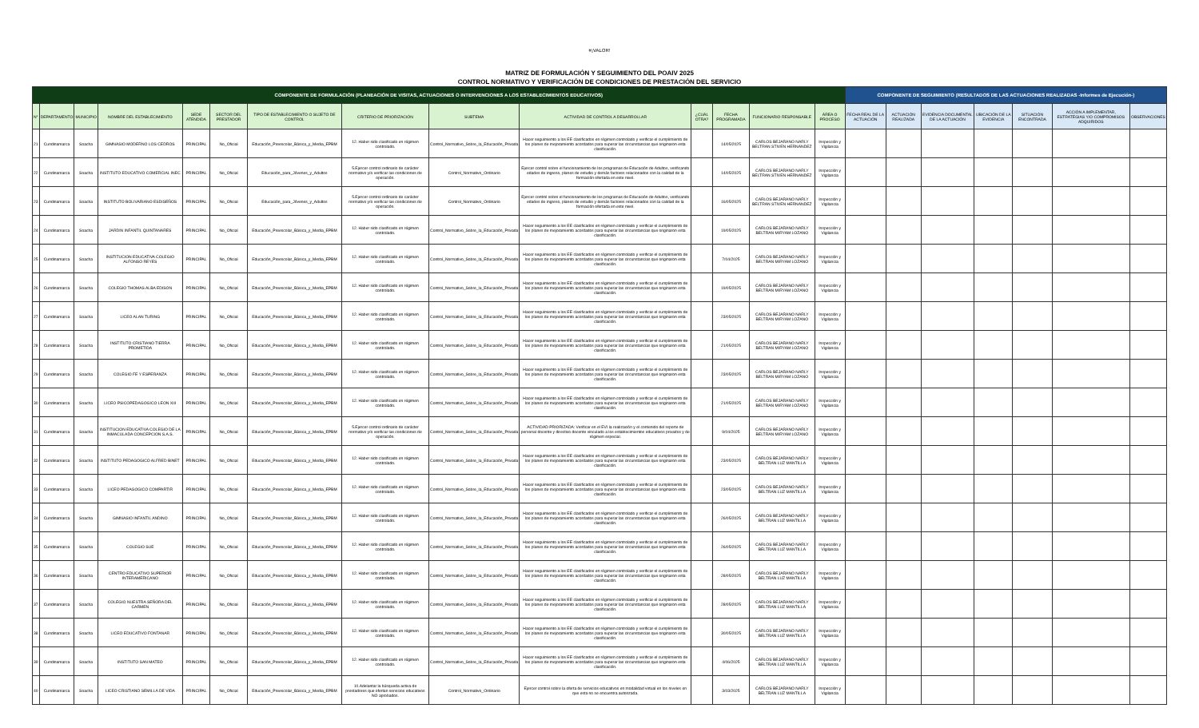#¡VALOR!
MATRIZ DE FORMULACIÓN Y SEGUIMIENTO DEL POAIV 2025
CONTROL NORMATIVO Y VERIFICACIÓN DE CONDICIONES DE PRESTACIÓN DEL SERVICIO
| COMPONENTE DE FORMULACIÓN (PLANEACIÓN DE VISITAS, ACTUACIONES O INTERVENCIONES A LOS ESTABLECIMIENTOS EDUCATIVOS) | | | | | | | | | | | | | | COMPONENTE DE SEGUIMIENTO (RESULTADOS DE LAS ACTUACIONES REALIZADAS -Informes de Ejecución-) | | | | | | |
| --- | --- | --- | --- | --- | --- | --- | --- | --- | --- | --- | --- | --- | --- | --- | --- | --- | --- | --- | --- | --- |
| N° | DEPARTAMENTO | MUNICIPIO | NOMBRE DEL ESTABLECIMIENTO | SEDE ATENDIDA | SECTOR DEL PRESTADOR | TIPO DE ESTABLECIMIENTO O SUJETO DE CONTROL | CRITERIO DE PRIORIZACIÓN | SUBTEMA | ACTIVIDAD DE CONTROL A DESARROLLAR | ¿CUÁL OTRA? | FECHA PROGRAMADA | FUNCIONARIO RESPONSABLE | ÁREA O PROCESO | FECHA REAL DE LA ACTUACIÓN | ACTUACIÓN REALIZADA | EVIDENCIA DOCUMENTAL DE LA ACTUACIÓN | UBICACIÓN DE LA EVIDENCIA | SITUACIÓN ENCONTRADA | ACCIÓN A IMPLEMENTAR, ESTRATÉGIAS Y/O COMPROMISOS ADQUIRIDOS | OBSERVACIONES |
| 21 | Cundinamarca | Soacha | GIMNASIO MODERNO LOS CEDROS | PRINCIPAL | No_Oficial | Educación_Preescolar_Básica_y_Media_EPBM | 12. Haber sido clasificado en régimen controlado. | Control_Normativo_Sobre_la_Educación_Privada | Hacer seguimiento a los EE clasificados en régimen controlado y verificar el cumplimiento de los planes de mejoramiento acordados para superar las circunstancias que originaron esta clasificación. | | 14/05/2025 | CARLOS BEJARANO NARLY BELTRAN STIVEN HERNANDEZ | Inspección y Vigilancia | | | | | | | |
| 22 | Cundinamarca | Soacha | INSTITUTO EDUCATIVO COMERCIAL INEC | PRINCIPAL | No_Oficial | Educación_para_Jóvenes_y_Adultos | 5.Ejercer control ordinario de carácter normativo y/o verificar las condiciones de operación. | Control_Normativo_Ordinario | Ejercer control sobre el funcionamiento de los programas de Educación de Adultos, verificando edades de ingreso, planes de estudio y demás factores relacionados con la calidad de la formación ofertada en este nivel. | | 14/05/2025 | CARLOS BEJARANO NARLY BELTRAN STIVEN HERNANDEZ | Inspección y Vigilancia | | | | | | | |
| 23 | Cundinamarca | Soacha | INSTITUTO BOLIVARIANO ESDISEÑOS | PRINCIPAL | No_Oficial | Educación_para_Jóvenes_y_Adultos | 5.Ejercer control ordinario de carácter normativo y/o verificar las condiciones de operación. | Control_Normativo_Ordinario | Ejercer control sobre el funcionamiento de los programas de Educación de Adultos, verificando edades de ingreso, planes de estudio y demás factores relacionados con la calidad de la formación ofertada en este nivel. | | 16/05/2025 | CARLOS BEJARANO NARLY BELTRAN STIVEN HERNANDEZ | Inspección y Vigilancia | | | | | | | |
| 24 | Cundinamarca | Soacha | JARDIN INFANTIL QUINTANARES | PRINCIPAL | No_Oficial | Educación_Preescolar_Básica_y_Media_EPBM | 12. Haber sido clasificado en régimen controlado. | Control_Normativo_Sobre_la_Educación_Privada | Hacer seguimiento a los EE clasificados en régimen controlado y verificar el cumplimiento de los planes de mejoramiento acordados para superar las circunstancias que originaron esta clasificación. | | 19/05/2025 | CARLOS BEJARANO NARLY BELTRAN MIRYAM LOZANO | Inspección y Vigilancia | | | | | | | |
| 25 | Cundinamarca | Soacha | INSTITUCION EDUCATIVA COLEGIO ALFONSO REYES | PRINCIPAL | No_Oficial | Educación_Preescolar_Básica_y_Media_EPBM | 12. Haber sido clasificado en régimen controlado. | Control_Normativo_Sobre_la_Educación_Privada | Hacer seguimiento a los EE clasificados en régimen controlado y verificar el cumplimiento de los planes de mejoramiento acordados para superar las circunstancias que originaron esta clasificación. | | 7/04/2025 | CARLOS BEJARANO NARLY BELTRAN MIRYAM LOZANO | Inspección y Vigilancia | | | | | | | |
| 26 | Cundinamarca | Soacha | COLEGIO THOMAS ALBA EDISON | PRINCIPAL | No_Oficial | Educación_Preescolar_Básica_y_Media_EPBM | 12. Haber sido clasificado en régimen controlado. | Control_Normativo_Sobre_la_Educación_Privada | Hacer seguimiento a los EE clasificados en régimen controlado y verificar el cumplimiento de los planes de mejoramiento acordados para superar las circunstancias que originaron esta clasificación. | | 19/05/2025 | CARLOS BEJARANO NARLY BELTRAN MIRYAM LOZANO | Inspección y Vigilancia | | | | | | | |
| 27 | Cundinamarca | Soacha | LICEO ALAN TURING | PRINCIPAL | No_Oficial | Educación_Preescolar_Básica_y_Media_EPBM | 12. Haber sido clasificado en régimen controlado. | Control_Normativo_Sobre_la_Educación_Privada | Hacer seguimiento a los EE clasificados en régimen controlado y verificar el cumplimiento de los planes de mejoramiento acordados para superar las circunstancias que originaron esta clasificación. | | 23/05/2025 | CARLOS BEJARANO NARLY BELTRAN MIRYAM LOZANO | Inspección y Vigilancia | | | | | | | |
| 28 | Cundinamarca | Soacha | INSTITUTO CRISTIANO TIERRA PROMETIDA | PRINCIPAL | No_Oficial | Educación_Preescolar_Básica_y_Media_EPBM | 12. Haber sido clasificado en régimen controlado. | Control_Normativo_Sobre_la_Educación_Privada | Hacer seguimiento a los EE clasificados en régimen controlado y verificar el cumplimiento de los planes de mejoramiento acordados para superar las circunstancias que originaron esta clasificación. | | 21/05/2025 | CARLOS BEJARANO NARLY BELTRAN MIRYAM LOZANO | Inspección y Vigilancia | | | | | | | |
| 29 | Cundinamarca | Soacha | COLEGIO FE Y ESPERANZA | PRINCIPAL | No_Oficial | Educación_Preescolar_Básica_y_Media_EPBM | 12. Haber sido clasificado en régimen controlado. | Control_Normativo_Sobre_la_Educación_Privada | Hacer seguimiento a los EE clasificados en régimen controlado y verificar el cumplimiento de los planes de mejoramiento acordados para superar las circunstancias que originaron esta clasificación. | | 23/05/2025 | CARLOS BEJARANO NARLY BELTRAN MIRYAM LOZANO | Inspección y Vigilancia | | | | | | | |
| 30 | Cundinamarca | Soacha | LICEO PSICOPEDAGOGICO LEON XIII | PRINCIPAL | No_Oficial | Educación_Preescolar_Básica_y_Media_EPBM | 12. Haber sido clasificado en régimen controlado. | Control_Normativo_Sobre_la_Educación_Privada | Hacer seguimiento a los EE clasificados en régimen controlado y verificar el cumplimiento de los planes de mejoramiento acordados para superar las circunstancias que originaron esta clasificación. | | 21/05/2025 | CARLOS BEJARANO NARLY BELTRAN MIRYAM LOZANO | Inspección y Vigilancia | | | | | | | |
| 31 | Cundinamarca | Soacha | INSTITUCION EDUCATIVA COLEGIO DE LA INMACULADA CONCEPCION S.A.S. | PRINCIPAL | No_Oficial | Educación_Preescolar_Básica_y_Media_EPBM | 5.Ejercer control ordinario de carácter normativo y/o verificar las condiciones de operación. | Control_Normativo_Sobre_la_Educación_Privada | ACTIVIDAD PRIORIZADA: Verificar en el EVI la realización y el contenido del reporte de personal docente y directivo docente vinculado a los establecimientos educativos privados y de régimen especial. | | 9/04/2025 | CARLOS BEJARANO NARLY BELTRAN MIRYAM LOZANO | Inspección y Vigilancia | | | | | | | |
| 32 | Cundinamarca | Soacha | INSTITUTO PEDAGOGICO ALFRED BINET | PRINCIPAL | No_Oficial | Educación_Preescolar_Básica_y_Media_EPBM | 12. Haber sido clasificado en régimen controlado. | Control_Normativo_Sobre_la_Educación_Privada | Hacer seguimiento a los EE clasificados en régimen controlado y verificar el cumplimiento de los planes de mejoramiento acordados para superar las circunstancias que originaron esta clasificación. | | 23/05/2025 | CARLOS BEJARANO NARLY BELTRAN LUZ MANTILLA | Inspección y Vigilancia | | | | | | | |
| 33 | Cundinamarca | Soacha | LICEO PEDAGOGICO COMPARTIR | PRINCIPAL | No_Oficial | Educación_Preescolar_Básica_y_Media_EPBM | 12. Haber sido clasificado en régimen controlado. | Control_Normativo_Sobre_la_Educación_Privada | Hacer seguimiento a los EE clasificados en régimen controlado y verificar el cumplimiento de los planes de mejoramiento acordados para superar las circunstancias que originaron esta clasificación. | | 23/05/2025 | CARLOS BEJARANO NARLY BELTRAN LUZ MANTILLA | Inspección y Vigilancia | | | | | | | |
| 34 | Cundinamarca | Soacha | GIMNASIO INFANTIL ANDINO | PRINCIPAL | No_Oficial | Educación_Preescolar_Básica_y_Media_EPBM | 12. Haber sido clasificado en régimen controlado. | Control_Normativo_Sobre_la_Educación_Privada | Hacer seguimiento a los EE clasificados en régimen controlado y verificar el cumplimiento de los planes de mejoramiento acordados para superar las circunstancias que originaron esta clasificación. | | 26/05/2025 | CARLOS BEJARANO NARLY BELTRAN LUZ MANTILLA | Inspección y Vigilancia | | | | | | | |
| 35 | Cundinamarca | Soacha | COLEGIO SUE | PRINCIPAL | No_Oficial | Educación_Preescolar_Básica_y_Media_EPBM | 12. Haber sido clasificado en régimen controlado. | Control_Normativo_Sobre_la_Educación_Privada | Hacer seguimiento a los EE clasificados en régimen controlado y verificar el cumplimiento de los planes de mejoramiento acordados para superar las circunstancias que originaron esta clasificación. | | 26/05/2025 | CARLOS BEJARANO NARLY BELTRAN LUZ MANTILLA | Inspección y Vigilancia | | | | | | | |
| 36 | Cundinamarca | Soacha | CENTRO EDUCATIVO SUPERIOR INTERAMERICANO | PRINCIPAL | No_Oficial | Educación_Preescolar_Básica_y_Media_EPBM | 12. Haber sido clasificado en régimen controlado. | Control_Normativo_Sobre_la_Educación_Privada | Hacer seguimiento a los EE clasificados en régimen controlado y verificar el cumplimiento de los planes de mejoramiento acordados para superar las circunstancias que originaron esta clasificación. | | 28/05/2025 | CARLOS BEJARANO NARLY BELTRAN LUZ MANTILLA | Inspección y Vigilancia | | | | | | | |
| 37 | Cundinamarca | Soacha | COLEGIO NUESTRA SEÑORA DEL CARMEN | PRINCIPAL | No_Oficial | Educación_Preescolar_Básica_y_Media_EPBM | 12. Haber sido clasificado en régimen controlado. | Control_Normativo_Sobre_la_Educación_Privada | Hacer seguimiento a los EE clasificados en régimen controlado y verificar el cumplimiento de los planes de mejoramiento acordados para superar las circunstancias que originaron esta clasificación. | | 28/05/2025 | CARLOS BEJARANO NARLY BELTRAN LUZ MANTILLA | Inspección y Vigilancia | | | | | | | |
| 38 | Cundinamarca | Soacha | LICEO EDUCATIVO FONTANAR | PRINCIPAL | No_Oficial | Educación_Preescolar_Básica_y_Media_EPBM | 12. Haber sido clasificado en régimen controlado. | Control_Normativo_Sobre_la_Educación_Privada | Hacer seguimiento a los EE clasificados en régimen controlado y verificar el cumplimiento de los planes de mejoramiento acordados para superar las circunstancias que originaron esta clasificación. | | 30/05/2025 | CARLOS BEJARANO NARLY BELTRAN LUZ MANTILLA | Inspección y Vigilancia | | | | | | | |
| 39 | Cundinamarca | Soacha | INSTITUTO SAN MATEO | PRINCIPAL | No_Oficial | Educación_Preescolar_Básica_y_Media_EPBM | 12. Haber sido clasificado en régimen controlado. | Control_Normativo_Sobre_la_Educación_Privada | Hacer seguimiento a los EE clasificados en régimen controlado y verificar el cumplimiento de los planes de mejoramiento acordados para superar las circunstancias que originaron esta clasificación. | | 4/06/2025 | CARLOS BEJARANO NARLY BELTRAN LUZ MANTILLA | Inspección y Vigilancia | | | | | | | |
| 40 | Cundinamarca | Soacha | LICEO CRISTIANO SEMILLA DE VIDA | PRINCIPAL | No_Oficial | Educación_Preescolar_Básica_y_Media_EPBM | 10.Adelantar la búsqueda activa de prestadores que ofertan servicios educativos NO aprobados. | Control_Normativo_Ordinario | Ejercer control sobre la oferta de servicios educativos en modalidad virtual en los niveles en que esta no se encuentra autorizada. | | 3/03/2025 | CARLOS BEJARANO NARLY BELTRAN LUZ MANTILLA | Inspección y Vigilancia | | | | | | | |